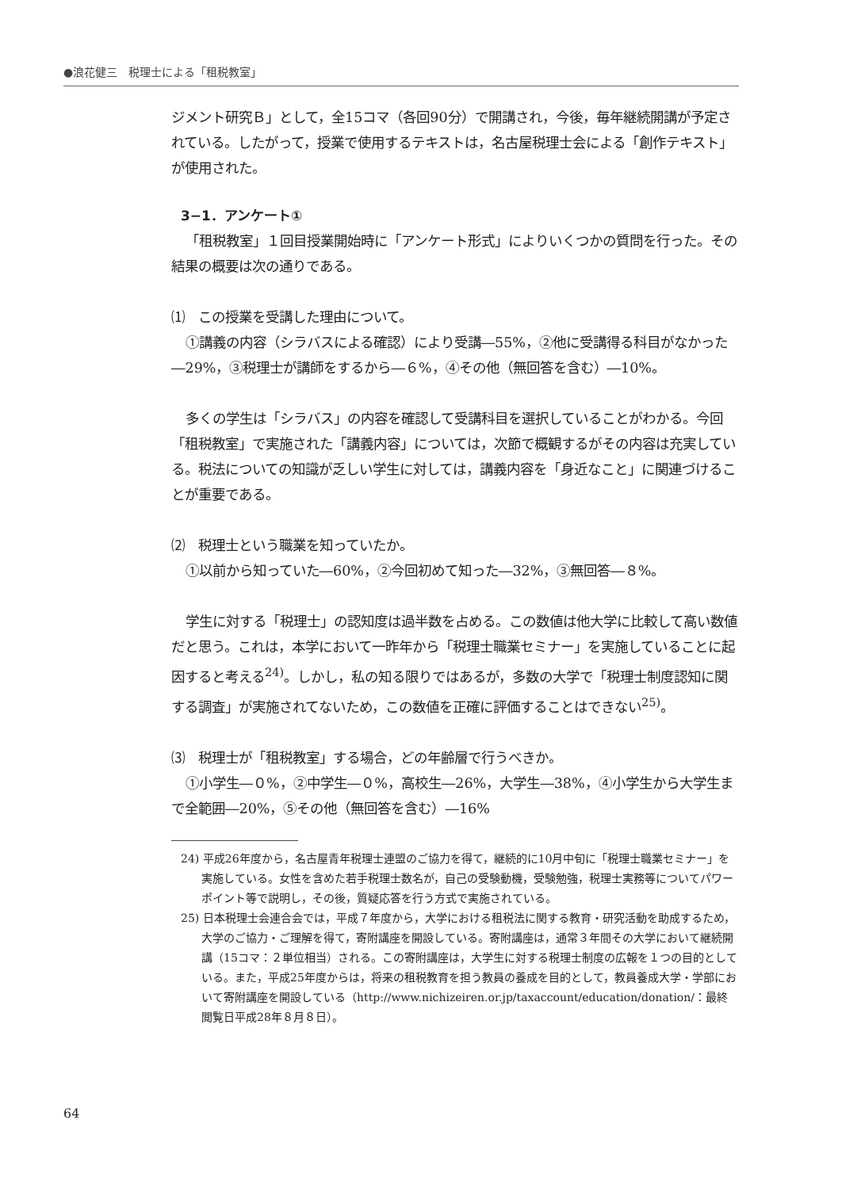●浪花健三　税理士による「租税教室」
ジメント研究Ｂ」として，全15コマ（各回90分）で開講され，今後，毎年継続開講が予定されている。したがって，授業で使用するテキストは，名古屋税理士会による「創作テキスト」が使用された。
3−1．アンケート①
「租税教室」１回目授業開始時に「アンケート形式」によりいくつかの質問を行った。その結果の概要は次の通りである。
⑴　この授業を受講した理由について。
①講義の内容（シラバスによる確認）により受講―55%，②他に受講得る科目がなかった―29%，③税理士が講師をするから―６%，④その他（無回答を含む）―10%。
多くの学生は「シラバス」の内容を確認して受講科目を選択していることがわかる。今回「租税教室」で実施された「講義内容」については，次節で概観するがその内容は充実している。税法についての知識が乏しい学生に対しては，講義内容を「身近なこと」に関連づけることが重要である。
⑵　税理士という職業を知っていたか。
①以前から知っていた―60%，②今回初めて知った―32%，③無回答―８%。
学生に対する「税理士」の認知度は過半数を占める。この数値は他大学に比較して高い数値だと思う。これは，本学において一昨年から「税理士職業セミナー」を実施していることに起因すると考える<sup>24)</sup>。しかし，私の知る限りではあるが，多数の大学で「税理士制度認知に関する調査」が実施されてないため，この数値を正確に評価することはできない<sup>25)</sup>。
⑶　税理士が「租税教室」する場合，どの年齢層で行うべきか。
①小学生―０%，②中学生―０%，高校生―26%，大学生―38%，④小学生から大学生まで全範囲―20%，⑤その他（無回答を含む）―16%
24) 平成26年度から，名古屋青年税理士連盟のご協力を得て，継続的に10月中旬に「税理士職業セミナー」を実施している。女性を含めた若手税理士数名が，自己の受験動機，受験勉強，税理士実務等についてパワーポイント等で説明し，その後，質疑応答を行う方式で実施されている。
25) 日本税理士会連合会では，平成７年度から，大学における租税法に関する教育・研究活動を助成するため，大学のご協力・ご理解を得て，寄附講座を開設している。寄附講座は，通常３年間その大学において継続開講（15コマ：２単位相当）される。この寄附講座は，大学生に対する税理士制度の広報を１つの目的としている。また，平成25年度からは，将来の租税教育を担う教員の養成を目的として，教員養成大学・学部において寄附講座を開設している（http://www.nichizeiren.or.jp/taxaccount/education/donation/：最終閲覧日平成28年８月８日）。
64